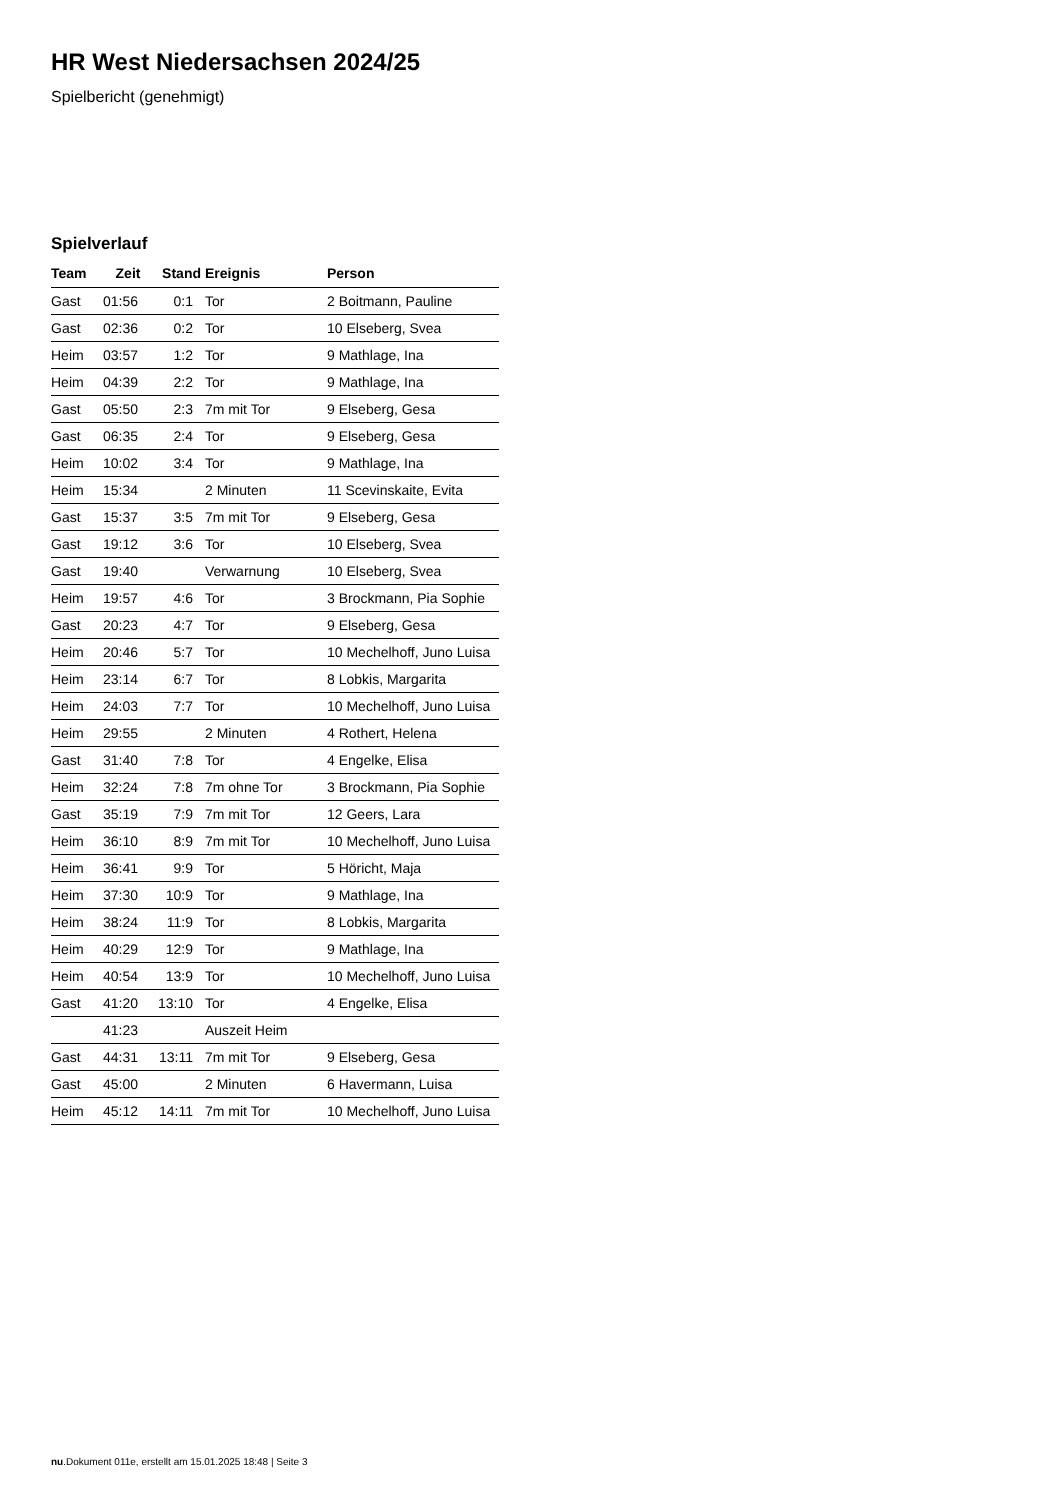HR West Niedersachsen 2024/25
Spielbericht (genehmigt)
Spielverlauf
| Team | Zeit | Stand | Ereignis | Person |
| --- | --- | --- | --- | --- |
| Gast | 01:56 | 0:1 | Tor | 2 Boitmann, Pauline |
| Gast | 02:36 | 0:2 | Tor | 10 Elseberg, Svea |
| Heim | 03:57 | 1:2 | Tor | 9 Mathlage, Ina |
| Heim | 04:39 | 2:2 | Tor | 9 Mathlage, Ina |
| Gast | 05:50 | 2:3 | 7m mit Tor | 9 Elseberg, Gesa |
| Gast | 06:35 | 2:4 | Tor | 9 Elseberg, Gesa |
| Heim | 10:02 | 3:4 | Tor | 9 Mathlage, Ina |
| Heim | 15:34 | | 2 Minuten | 11 Scevinskaite, Evita |
| Gast | 15:37 | 3:5 | 7m mit Tor | 9 Elseberg, Gesa |
| Gast | 19:12 | 3:6 | Tor | 10 Elseberg, Svea |
| Gast | 19:40 | | Verwarnung | 10 Elseberg, Svea |
| Heim | 19:57 | 4:6 | Tor | 3 Brockmann, Pia Sophie |
| Gast | 20:23 | 4:7 | Tor | 9 Elseberg, Gesa |
| Heim | 20:46 | 5:7 | Tor | 10 Mechelhoff, Juno Luisa |
| Heim | 23:14 | 6:7 | Tor | 8 Lobkis, Margarita |
| Heim | 24:03 | 7:7 | Tor | 10 Mechelhoff, Juno Luisa |
| Heim | 29:55 | | 2 Minuten | 4 Rothert, Helena |
| Gast | 31:40 | 7:8 | Tor | 4 Engelke, Elisa |
| Heim | 32:24 | 7:8 | 7m ohne Tor | 3 Brockmann, Pia Sophie |
| Gast | 35:19 | 7:9 | 7m mit Tor | 12 Geers, Lara |
| Heim | 36:10 | 8:9 | 7m mit Tor | 10 Mechelhoff, Juno Luisa |
| Heim | 36:41 | 9:9 | Tor | 5 Höricht, Maja |
| Heim | 37:30 | 10:9 | Tor | 9 Mathlage, Ina |
| Heim | 38:24 | 11:9 | Tor | 8 Lobkis, Margarita |
| Heim | 40:29 | 12:9 | Tor | 9 Mathlage, Ina |
| Heim | 40:54 | 13:9 | Tor | 10 Mechelhoff, Juno Luisa |
| Gast | 41:20 | 13:10 | Tor | 4 Engelke, Elisa |
| | 41:23 | | Auszeit Heim | |
| Gast | 44:31 | 13:11 | 7m mit Tor | 9 Elseberg, Gesa |
| Gast | 45:00 | | 2 Minuten | 6 Havermann, Luisa |
| Heim | 45:12 | 14:11 | 7m mit Tor | 10 Mechelhoff, Juno Luisa |
nu.Dokument 011e, erstellt am 15.01.2025 18:48 | Seite 3